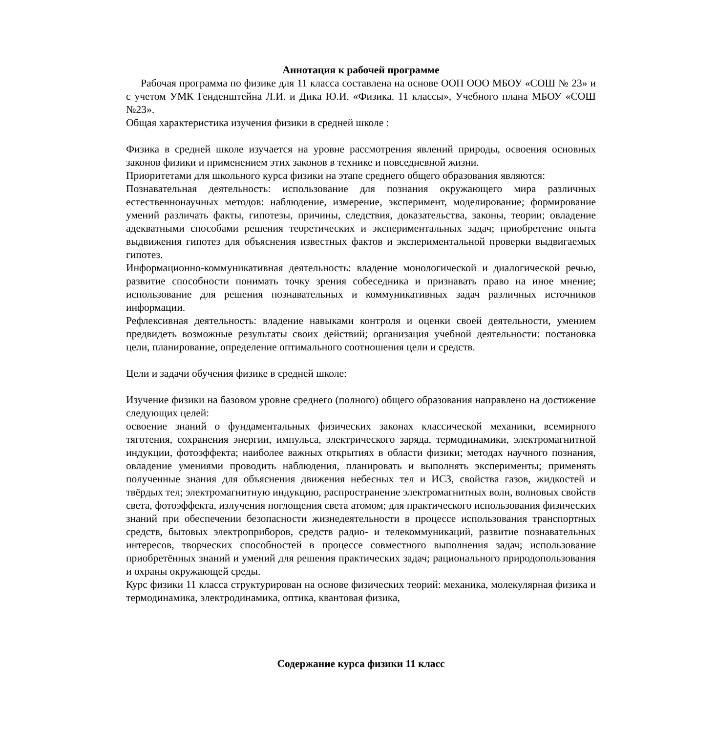Аннотация к рабочей программе
Рабочая программа по физике для 11 класса составлена на основе ООП ООО МБОУ «СОШ № 23» и с учетом УМК Генденштейна Л.И. и Дика Ю.И. «Физика. 11 классы», Учебного плана МБОУ «СОШ №23».
Общая характеристика изучения физики в средней школе :
Физика в средней школе изучается на уровне рассмотрения явлений природы, освоения основных законов физики и применением этих законов в технике и повседневной жизни.
Приоритетами для школьного курса физики на этапе среднего общего образования являются:
Познавательная деятельность: использование для познания окружающего мира различных естественнонаучных методов: наблюдение, измерение, эксперимент, моделирование; формирование умений различать факты, гипотезы, причины, следствия, доказательства, законы, теории; овладение адекватными способами решения теоретических и экспериментальных задач; приобретение опыта выдвижения гипотез для объяснения известных фактов и экспериментальной проверки выдвигаемых гипотез.
Информационно-коммуникативная деятельность: владение монологической и диалогической речью, развитие способности понимать точку зрения собеседника и признавать право на иное мнение; использование для решения познавательных и коммуникативных задач различных источников информации.
Рефлексивная деятельность: владение навыками контроля и оценки своей деятельности, умением предвидеть возможные результаты своих действий; организация учебной деятельности: постановка цели, планирование, определение оптимального соотношения цели и средств.
Цели и задачи обучения физике в средней школе:
Изучение физики на базовом уровне среднего (полного) общего образования направлено на достижение следующих целей:
освоение знаний о фундаментальных физических законах классической механики, всемирного тяготения, сохранения энергии, импульса, электрического заряда, термодинамики, электромагнитной индукции, фотоэффекта; наиболее важных открытиях в области физики; методах научного познания, овладение умениями проводить наблюдения, планировать и выполнять эксперименты; применять полученные знания для объяснения движения небесных тел и ИСЗ, свойства газов, жидкостей и твёрдых тел; электромагнитную индукцию, распространение электромагнитных волн, волновых свойств света, фотоэффекта, излучения поглощения света атомом; для практического использования физических знаний при обеспечении безопасности жизнедеятельности в процессе использования транспортных средств, бытовых электроприборов, средств радио- и телекоммуникаций, развитие познавательных интересов, творческих способностей в процессе совместного выполнения задач; использование приобретённых знаний и умений для решения практических задач; рационального природопользования и охраны окружающей среды.
Курс физики 11 класса структурирован на основе физических теорий: механика, молекулярная физика и термодинамика, электродинамика, оптика, квантовая физика,
Содержание курса физики 11 класс